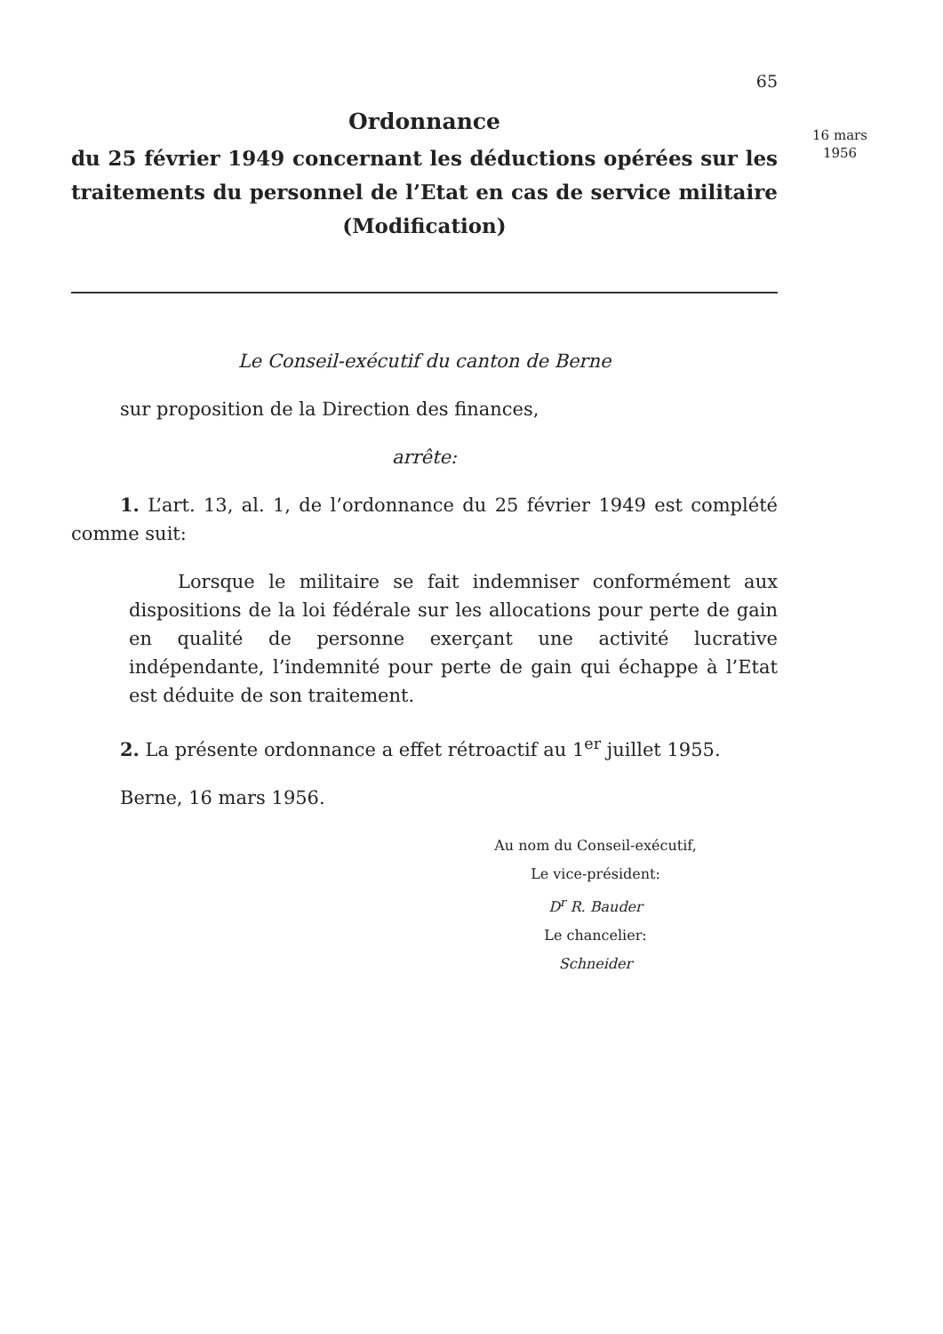65
Ordonnance
du 25 février 1949 concernant les déductions opérées sur les traitements du personnel de l’Etat en cas de service militaire (Modification)
Le Conseil-exécutif du canton de Berne
sur proposition de la Direction des finances,
arrête:
1. L’art. 13, al. 1, de l’ordonnance du 25 février 1949 est complété comme suit:
Lorsque le militaire se fait indemniser conformément aux dispositions de la loi fédérale sur les allocations pour perte de gain en qualité de personne exerçant une activité lucrative indépendante, l’indemnité pour perte de gain qui échappe à l’Etat est déduite de son traitement.
2. La présente ordonnance a effet rétroactif au 1<sup>er</sup> juillet 1955.
Berne, 16 mars 1956.
Au nom du Conseil-exécutif,
Le vice-président:
D<sup>r</sup> R. Bauder
Le chancelier:
Schneider
16 mars
1956